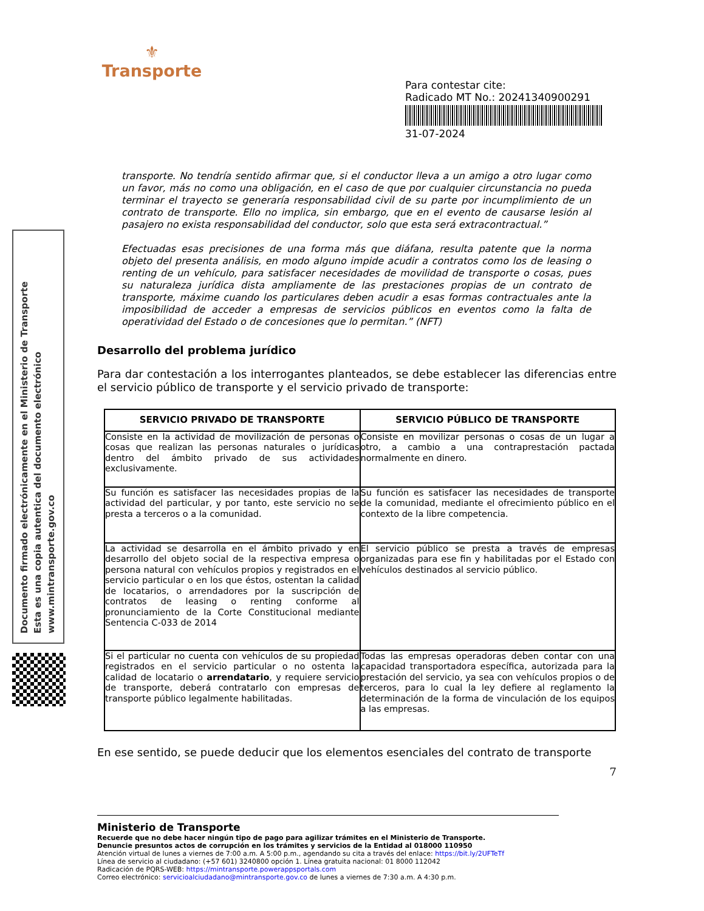⚜
Transporte
Para contestar cite:
Radicado MT No.: 20241340900291
31-07-2024
Documento firmado electrónicamente en el Ministerio de Transporte
Esta es una copia autentica del documento electrónico
www.mintransporte.gov.co
transporte. No tendría sentido afirmar que, si el conductor lleva a un amigo a otro lugar como un favor, más no como una obligación, en el caso de que por cualquier circunstancia no pueda terminar el trayecto se generaría responsabilidad civil de su parte por incumplimiento de un contrato de transporte. Ello no implica, sin embargo, que en el evento de causarse lesión al pasajero no exista responsabilidad del conductor, solo que esta será extracontractual.”
Efectuadas esas precisiones de una forma más que diáfana, resulta patente que la norma objeto del presenta análisis, en modo alguno impide acudir a contratos como los de leasing o renting de un vehículo, para satisfacer necesidades de movilidad de transporte o cosas, pues su naturaleza jurídica dista ampliamente de las prestaciones propias de un contrato de transporte, máxime cuando los particulares deben acudir a esas formas contractuales ante la imposibilidad de acceder a empresas de servicios públicos en eventos como la falta de operatividad del Estado o de concesiones que lo permitan.” (NFT)
Desarrollo del problema jurídico
Para dar contestación a los interrogantes planteados, se debe establecer las diferencias entre el servicio público de transporte y el servicio privado de transporte:
| SERVICIO PRIVADO DE TRANSPORTE | SERVICIO PÚBLICO DE TRANSPORTE |
| --- | --- |
| Consiste en la actividad de movilización de personas o cosas que realizan las personas naturales o jurídicas dentro del ámbito privado de sus actividades exclusivamente. | Consiste en movilizar personas o cosas de un lugar a otro, a cambio a una contraprestación pactada normalmente en dinero. |
| Su función es satisfacer las necesidades propias de la actividad del particular, y por tanto, este servicio no se presta a terceros o a la comunidad. | Su función es satisfacer las necesidades de transporte de la comunidad, mediante el ofrecimiento público en el contexto de la libre competencia. |
| La actividad se desarrolla en el ámbito privado y en desarrollo del objeto social de la respectiva empresa o persona natural con vehículos propios y registrados en el servicio particular o en los que éstos, ostentan la calidad de locatarios, o arrendadores por la suscripción de contratos de leasing o renting conforme al pronunciamiento de la Corte Constitucional mediante Sentencia C-033 de 2014 | El servicio público se presta a través de empresas organizadas para ese fin y habilitadas por el Estado con vehículos destinados al servicio público. |
| Si el particular no cuenta con vehículos de su propiedad registrados en el servicio particular o no ostenta la calidad de locatario o arrendatario , y requiere servicio de transporte, deberá contratarlo con empresas de transporte público legalmente habilitadas. | Todas las empresas operadoras deben contar con una capacidad transportadora específica, autorizada para la prestación del servicio, ya sea con vehículos propios o de terceros, para lo cual la ley defiere al reglamento la determinación de la forma de vinculación de los equipos a las empresas. |
En ese sentido, se puede deducir que los elementos esenciales del contrato de transporte
7
Ministerio de Transporte
Recuerde que no debe hacer ningún tipo de pago para agilizar trámites en el Ministerio de Transporte.
Denuncie presuntos actos de corrupción en los trámites y servicios de la Entidad al 018000 110950
Atención virtual de lunes a viernes de 7:00 a.m. A 5:00 p.m., agendando su cita a través del enlace: https://bit.ly/2UFTeTf
Línea de servicio al ciudadano: (+57 601) 3240800 opción 1. Línea gratuita nacional: 01 8000 112042
Radicación de PQRS-WEB: https://mintransporte.powerappsportals.com
Correo electrónico: servicioalciudadano@mintransporte.gov.co de lunes a viernes de 7:30 a.m. A 4:30 p.m.